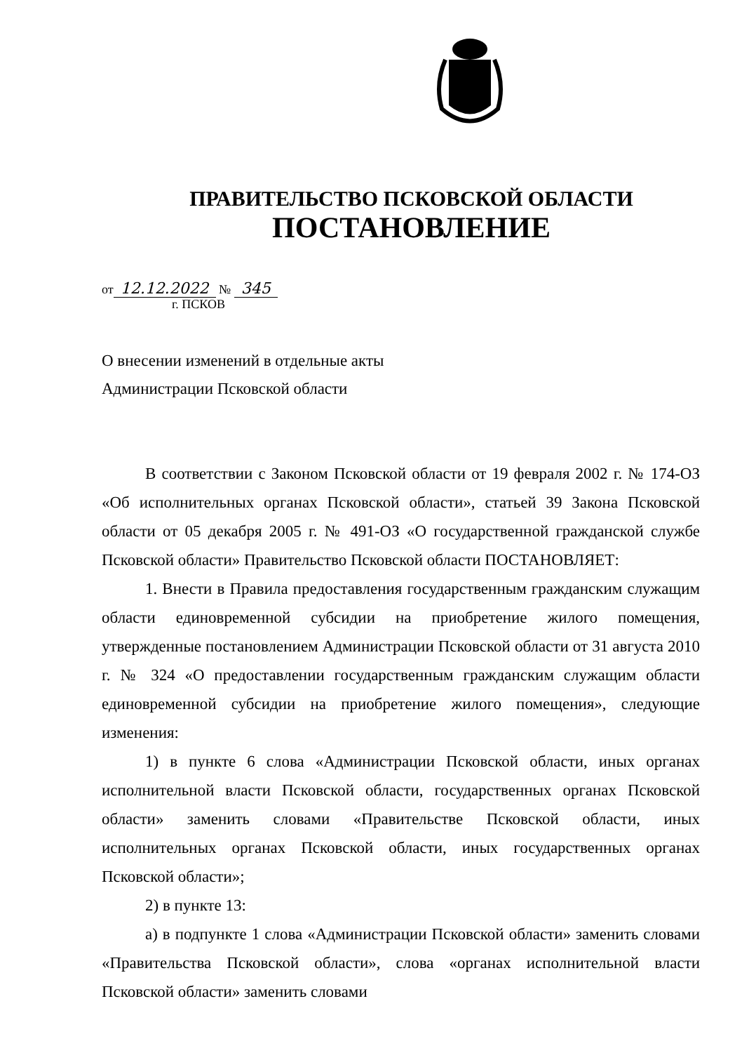ПРАВИТЕЛЬСТВО ПСКОВСКОЙ ОБЛАСТИ
ПОСТАНОВЛЕНИЕ
от 12.12.2022 № 345
г. ПСКОВ
О внесении изменений в отдельные акты
Администрации Псковской области
В соответствии с Законом Псковской области от 19 февраля 2002 г. № 174-ОЗ «Об исполнительных органах Псковской области», статьей 39 Закона Псковской области от 05 декабря 2005 г. № 491-ОЗ «О государственной гражданской службе Псковской области» Правительство Псковской области ПОСТАНОВЛЯЕТ:
1. Внести в Правила предоставления государственным гражданским служащим области единовременной субсидии на приобретение жилого помещения, утвержденные постановлением Администрации Псковской области от 31 августа 2010 г. № 324 «О предоставлении государственным гражданским служащим области единовременной субсидии на приобретение жилого помещения», следующие изменения:
1) в пункте 6 слова «Администрации Псковской области, иных органах исполнительной власти Псковской области, государственных органах Псковской области» заменить словами «Правительстве Псковской области, иных исполнительных органах Псковской области, иных государственных органах Псковской области»;
2) в пункте 13:
а) в подпункте 1 слова «Администрации Псковской области» заменить словами «Правительства Псковской области», слова «органах исполнительной власти Псковской области» заменить словами